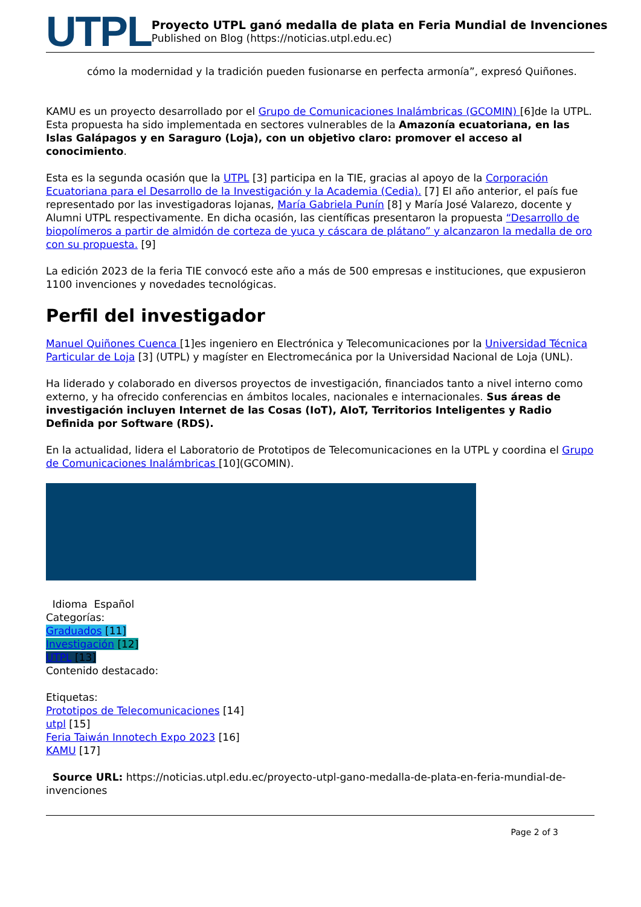UTPL
Proyecto UTPL ganó medalla de plata en Feria Mundial de Invenciones
Published on Blog (https://noticias.utpl.edu.ec)
cómo la modernidad y la tradición pueden fusionarse en perfecta armonía”, expresó Quiñones.
KAMU es un proyecto desarrollado por el Grupo de Comunicaciones Inalámbricas (GCOMIN) [6]de la UTPL. Esta propuesta ha sido implementada en sectores vulnerables de la Amazonía ecuatoriana, en las Islas Galápagos y en Saraguro (Loja), con un objetivo claro: promover el acceso al conocimiento.
Esta es la segunda ocasión que la UTPL [3] participa en la TIE, gracias al apoyo de la Corporación Ecuatoriana para el Desarrollo de la Investigación y la Academia (Cedia). [7] El año anterior, el país fue representado por las investigadoras lojanas, María Gabriela Punín [8] y María José Valarezo, docente y Alumni UTPL respectivamente. En dicha ocasión, las científicas presentaron la propuesta “Desarrollo de biopolímeros a partir de almidón de corteza de yuca y cáscara de plátano” y alcanzaron la medalla de oro con su propuesta. [9]
La edición 2023 de la feria TIE convocó este año a más de 500 empresas e instituciones, que expusieron 1100 invenciones y novedades tecnológicas.
Perfil del investigador
Manuel Quiñones Cuenca [1]es ingeniero en Electrónica y Telecomunicaciones por la Universidad Técnica Particular de Loja [3] (UTPL) y magíster en Electromecánica por la Universidad Nacional de Loja (UNL).
Ha liderado y colaborado en diversos proyectos de investigación, financiados tanto a nivel interno como externo, y ha ofrecido conferencias en ámbitos locales, nacionales e internacionales. Sus áreas de investigación incluyen Internet de las Cosas (IoT), AIoT, Territorios Inteligentes y Radio Definida por Software (RDS).
En la actualidad, lidera el Laboratorio de Prototipos de Telecomunicaciones en la UTPL y coordina el Grupo de Comunicaciones Inalámbricas [10](GCOMIN).
Idioma Español
Categorías:
Graduados [11]
Investigación [12]
UTPL [13]
Contenido destacado:
Etiquetas:
Prototipos de Telecomunicaciones [14]
utpl [15]
Feria Taiwán Innotech Expo 2023 [16]
KAMU [17]
Source URL: https://noticias.utpl.edu.ec/proyecto-utpl-gano-medalla-de-plata-en-feria-mundial-de-invenciones
Page 2 of 3